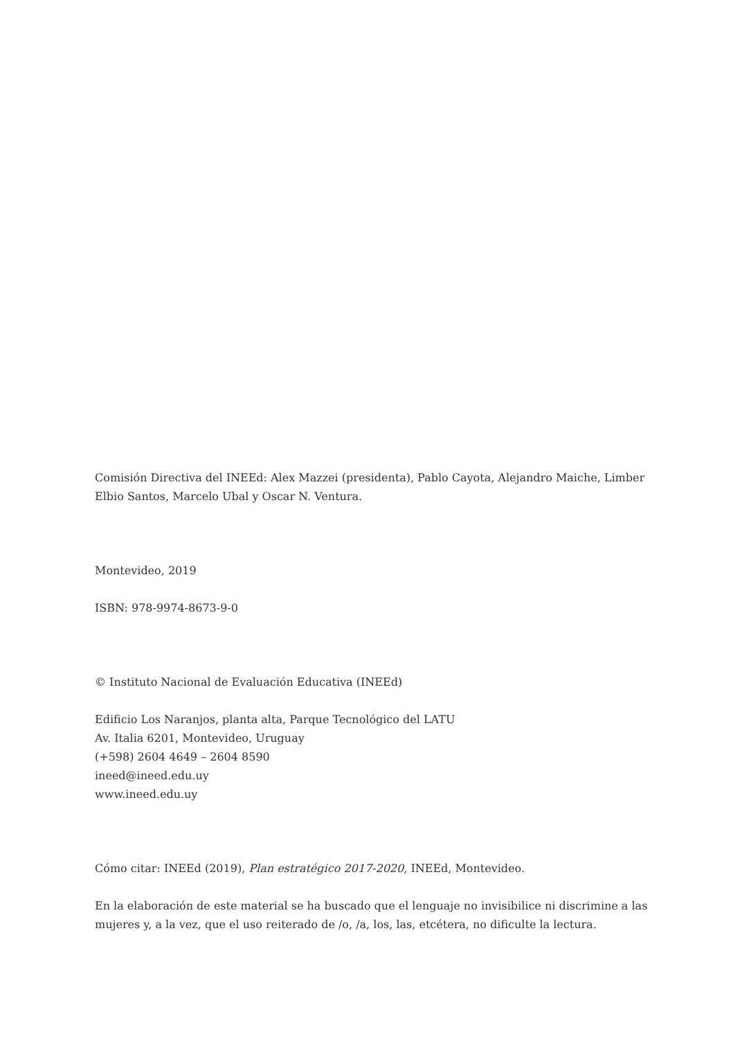Comisión Directiva del INEEd: Alex Mazzei (presidenta), Pablo Cayota, Alejandro Maiche, Limber Elbio Santos, Marcelo Ubal y Oscar N. Ventura.
Montevideo, 2019
ISBN: 978-9974-8673-9-0
© Instituto Nacional de Evaluación Educativa (INEEd)
Edificio Los Naranjos, planta alta, Parque Tecnológico del LATU
Av. Italia 6201, Montevideo, Uruguay
(+598) 2604 4649 – 2604 8590
ineed@ineed.edu.uy
www.ineed.edu.uy
Cómo citar: INEEd (2019), Plan estratégico 2017-2020, INEEd, Montevideo.
En la elaboración de este material se ha buscado que el lenguaje no invisibilice ni discrimine a las mujeres y, a la vez, que el uso reiterado de /o, /a, los, las, etcétera, no dificulte la lectura.